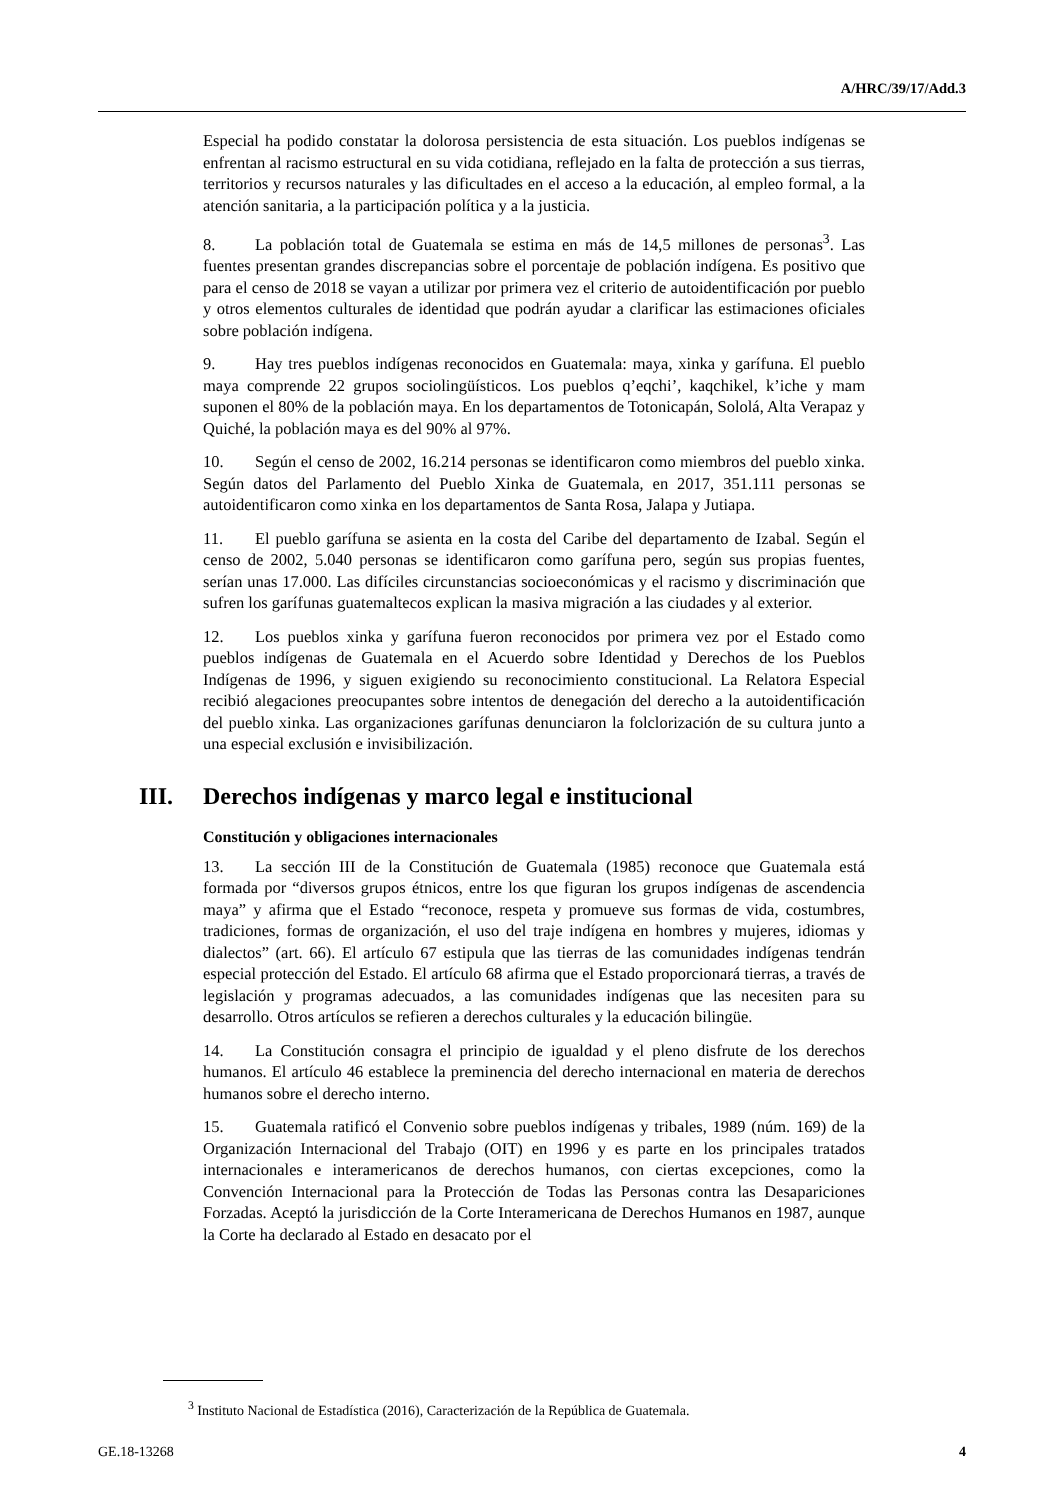A/HRC/39/17/Add.3
Especial ha podido constatar la dolorosa persistencia de esta situación. Los pueblos indígenas se enfrentan al racismo estructural en su vida cotidiana, reflejado en la falta de protección a sus tierras, territorios y recursos naturales y las dificultades en el acceso a la educación, al empleo formal, a la atención sanitaria, a la participación política y a la justicia.
8. La población total de Guatemala se estima en más de 14,5 millones de personas<sup>3</sup>. Las fuentes presentan grandes discrepancias sobre el porcentaje de población indígena. Es positivo que para el censo de 2018 se vayan a utilizar por primera vez el criterio de autoidentificación por pueblo y otros elementos culturales de identidad que podrán ayudar a clarificar las estimaciones oficiales sobre población indígena.
9. Hay tres pueblos indígenas reconocidos en Guatemala: maya, xinka y garífuna. El pueblo maya comprende 22 grupos sociolingüísticos. Los pueblos q’eqchi’, kaqchikel, k’iche y mam suponen el 80% de la población maya. En los departamentos de Totonicapán, Sololá, Alta Verapaz y Quiché, la población maya es del 90% al 97%.
10. Según el censo de 2002, 16.214 personas se identificaron como miembros del pueblo xinka. Según datos del Parlamento del Pueblo Xinka de Guatemala, en 2017, 351.111 personas se autoidentificaron como xinka en los departamentos de Santa Rosa, Jalapa y Jutiapa.
11. El pueblo garífuna se asienta en la costa del Caribe del departamento de Izabal. Según el censo de 2002, 5.040 personas se identificaron como garífuna pero, según sus propias fuentes, serían unas 17.000. Las difíciles circunstancias socioeconómicas y el racismo y discriminación que sufren los garífunas guatemaltecos explican la masiva migración a las ciudades y al exterior.
12. Los pueblos xinka y garífuna fueron reconocidos por primera vez por el Estado como pueblos indígenas de Guatemala en el Acuerdo sobre Identidad y Derechos de los Pueblos Indígenas de 1996, y siguen exigiendo su reconocimiento constitucional. La Relatora Especial recibió alegaciones preocupantes sobre intentos de denegación del derecho a la autoidentificación del pueblo xinka. Las organizaciones garífunas denunciaron la folclorización de su cultura junto a una especial exclusión e invisibilización.
III. Derechos indígenas y marco legal e institucional
Constitución y obligaciones internacionales
13. La sección III de la Constitución de Guatemala (1985) reconoce que Guatemala está formada por “diversos grupos étnicos, entre los que figuran los grupos indígenas de ascendencia maya” y afirma que el Estado “reconoce, respeta y promueve sus formas de vida, costumbres, tradiciones, formas de organización, el uso del traje indígena en hombres y mujeres, idiomas y dialectos” (art. 66). El artículo 67 estipula que las tierras de las comunidades indígenas tendrán especial protección del Estado. El artículo 68 afirma que el Estado proporcionará tierras, a través de legislación y programas adecuados, a las comunidades indígenas que las necesiten para su desarrollo. Otros artículos se refieren a derechos culturales y la educación bilingüe.
14. La Constitución consagra el principio de igualdad y el pleno disfrute de los derechos humanos. El artículo 46 establece la preminencia del derecho internacional en materia de derechos humanos sobre el derecho interno.
15. Guatemala ratificó el Convenio sobre pueblos indígenas y tribales, 1989 (núm. 169) de la Organización Internacional del Trabajo (OIT) en 1996 y es parte en los principales tratados internacionales e interamericanos de derechos humanos, con ciertas excepciones, como la Convención Internacional para la Protección de Todas las Personas contra las Desapariciones Forzadas. Aceptó la jurisdicción de la Corte Interamericana de Derechos Humanos en 1987, aunque la Corte ha declarado al Estado en desacato por el
<sup>3</sup> Instituto Nacional de Estadística (2016), Caracterización de la República de Guatemala.
GE.18-13268 4